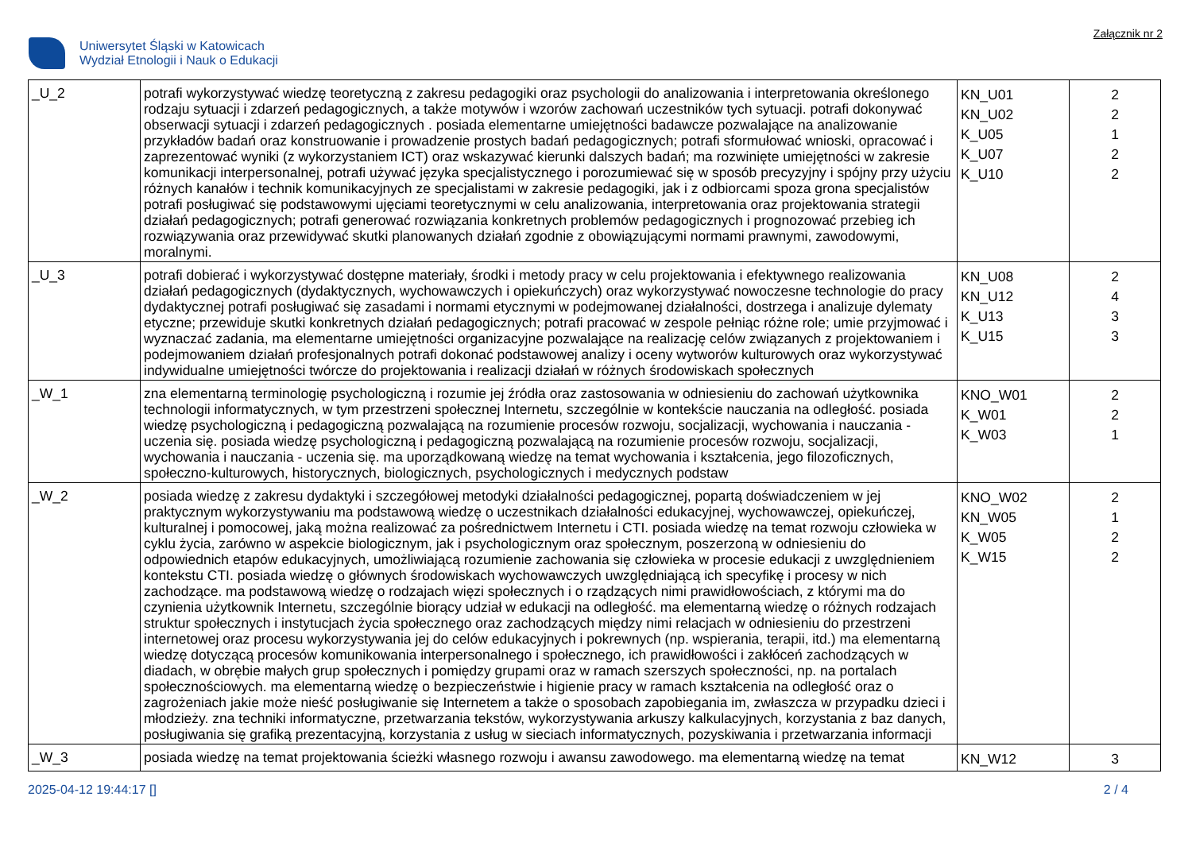Uniwersytet Śląski w Katowicach
Wydział Etnologii i Nauk o Edukacji
Załącznik nr 2
| _U_2 | potrafi wykorzystywać wiedzę teoretyczną z zakresu pedagogiki oraz psychologii do analizowania i interpretowania określonego rodzaju sytuacji i zdarzeń pedagogicznych, a także motywów i wzorów zachowań uczestników tych sytuacji. potrafi dokonywać obserwacji sytuacji i zdarzeń pedagogicznych . posiada elementarne umiejętności badawcze pozwalające na analizowanie przykładów badań oraz konstruowanie i prowadzenie prostych badań pedagogicznych; potrafi sformułować wnioski, opracować i zaprezentować wyniki (z wykorzystaniem ICT) oraz wskazywać kierunki dalszych badań; ma rozwinięte umiejętności w zakresie komunikacji interpersonalnej, potrafi używać języka specjalistycznego i porozumiewać się w sposób precyzyjny i spójny przy użyciu różnych kanałów i technik komunikacyjnych ze specjalistami w zakresie pedagogiki, jak i z odbiorcami spoza grona specjalistów potrafi posługiwać się podstawowymi ujęciami teoretycznymi w celu analizowania, interpretowania oraz projektowania strategii działań pedagogicznych; potrafi generować rozwiązania konkretnych problemów pedagogicznych i prognozować przebieg ich rozwiązywania oraz przewidywać skutki planowanych działań zgodnie z obowiązującymi normami prawnymi, zawodowymi, moralnymi. | KN_U01 KN_U02 K_U05 K_U07 K_U10 | 2 2 1 2 2 |
| _U_3 | potrafi dobierać i wykorzystywać dostępne materiały, środki i metody pracy w celu projektowania i efektywnego realizowania działań pedagogicznych (dydaktycznych, wychowawczych i opiekuńczych) oraz wykorzystywać nowoczesne technologie do pracy dydaktycznej potrafi posługiwać się zasadami i normami etycznymi w podejmowanej działalności, dostrzega i analizuje dylematy etyczne; przewiduje skutki konkretnych działań pedagogicznych; potrafi pracować w zespole pełniąc różne role; umie przyjmować i wyznaczać zadania, ma elementarne umiejętności organizacyjne pozwalające na realizację celów związanych z projektowaniem i podejmowaniem działań profesjonalnych potrafi dokonać podstawowej analizy i oceny wytworów kulturowych oraz wykorzystywać indywidualne umiejętności twórcze do projektowania i realizacji działań w różnych środowiskach społecznych | KN_U08 KN_U12 K_U13 K_U15 | 2 4 3 3 |
| _W_1 | zna elementarną terminologię psychologiczną i rozumie jej źródła oraz zastosowania w odniesieniu do zachowań użytkownika technologii informatycznych, w tym przestrzeni społecznej Internetu, szczególnie w kontekście nauczania na odległość. posiada wiedzę psychologiczną i pedagogiczną pozwalającą na rozumienie procesów rozwoju, socjalizacji, wychowania i nauczania - uczenia się. posiada wiedzę psychologiczną i pedagogiczną pozwalającą na rozumienie procesów rozwoju, socjalizacji, wychowania i nauczania - uczenia się. ma uporządkowaną wiedzę na temat wychowania i kształcenia, jego filozoficznych, społeczno-kulturowych, historycznych, biologicznych, psychologicznych i medycznych podstaw | KNO_W01 K_W01 K_W03 | 2 2 1 |
| _W_2 | posiada wiedzę z zakresu dydaktyki i szczegółowej metodyki działalności pedagogicznej, popartą doświadczeniem w jej praktycznym wykorzystywaniu ma podstawową wiedzę o uczestnikach działalności edukacyjnej, wychowawczej, opiekuńczej, kulturalnej i pomocowej, jaką można realizować za pośrednictwem Internetu i CTI. posiada wiedzę na temat rozwoju człowieka w cyklu życia, zarówno w aspekcie biologicznym, jak i psychologicznym oraz społecznym, poszerzoną w odniesieniu do odpowiednich etapów edukacyjnych, umożliwiającą rozumienie zachowania się człowieka w procesie edukacji z uwzględnieniem kontekstu CTI. posiada wiedzę o głównych środowiskach wychowawczych uwzględniającą ich specyfikę i procesy w nich zachodzące. ma podstawową wiedzę o rodzajach więzi społecznych i o rządzących nimi prawidłowościach, z którymi ma do czynienia użytkownik Internetu, szczególnie biorący udział w edukacji na odległość. ma elementarną wiedzę o różnych rodzajach struktur społecznych i instytucjach życia społecznego oraz zachodzących między nimi relacjach w odniesieniu do przestrzeni internetowej oraz procesu wykorzystywania jej do celów edukacyjnych i pokrewnych (np. wspierania, terapii, itd.) ma elementarną wiedzę dotyczącą procesów komunikowania interpersonalnego i społecznego, ich prawidłowości i zakłóceń zachodzących w diadach, w obrębie małych grup społecznych i pomiędzy grupami oraz w ramach szerszych społeczności, np. na portalach społecznościowych. ma elementarną wiedzę o bezpieczeństwie i higienie pracy w ramach kształcenia na odległość oraz o zagrożeniach jakie może nieść posługiwanie się Internetem a także o sposobach zapobiegania im, zwłaszcza w przypadku dzieci i młodzieży. zna techniki informatyczne, przetwarzania tekstów, wykorzystywania arkuszy kalkulacyjnych, korzystania z baz danych, posługiwania się grafiką prezentacyjną, korzystania z usług w sieciach informatycznych, pozyskiwania i przetwarzania informacji | KNO_W02 KN_W05 K_W05 K_W15 | 2 1 2 2 |
| _W_3 | posiada wiedzę na temat projektowania ścieżki własnego rozwoju i awansu zawodowego. ma elementarną wiedzę na temat | KN_W12 | 3 |
2025-04-12 19:44:17 [] 2 / 4